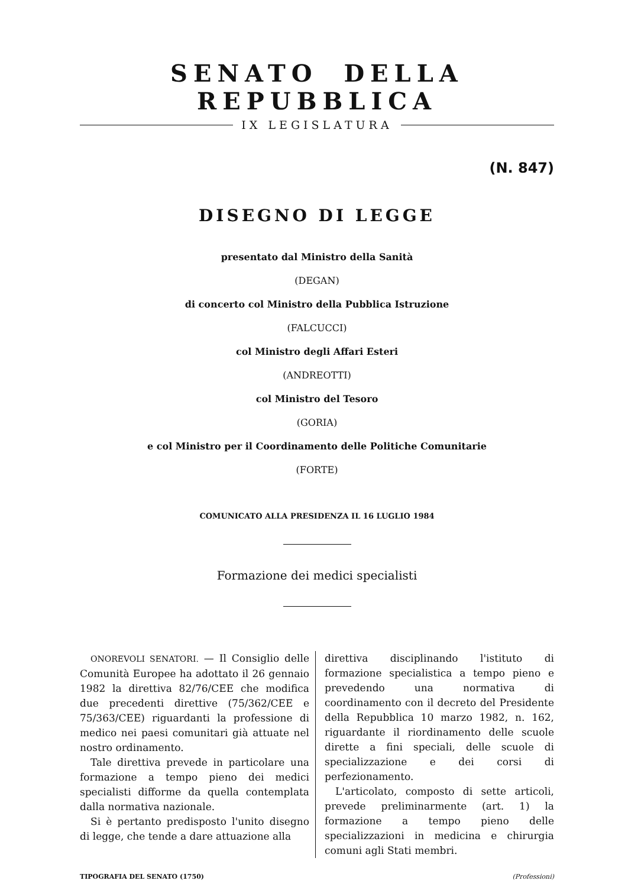SENATO DELLA REPUBBLICA
IX LEGISLATURA
(N. 847)
DISEGNO DI LEGGE
presentato dal Ministro della Sanità
(DEGAN)
di concerto col Ministro della Pubblica Istruzione
(FALCUCCI)
col Ministro degli Affari Esteri
(ANDREOTTI)
col Ministro del Tesoro
(GORIA)
e col Ministro per il Coordinamento delle Politiche Comunitarie
(FORTE)
COMUNICATO ALLA PRESIDENZA IL 16 LUGLIO 1984
Formazione dei medici specialisti
ONOREVOLI SENATORI. — Il Consiglio delle Comunità Europee ha adottato il 26 gennaio 1982 la direttiva 82/76/CEE che modifica due precedenti direttive (75/362/CEE e 75/363/CEE) riguardanti la professione di medico nei paesi comunitari già attuate nel nostro ordinamento.
Tale direttiva prevede in particolare una formazione a tempo pieno dei medici specialisti difforme da quella contemplata dalla normativa nazionale.
Si è pertanto predisposto l'unito disegno di legge, che tende a dare attuazione alla
direttiva disciplinando l'istituto di formazione specialistica a tempo pieno e prevedendo una normativa di coordinamento con il decreto del Presidente della Repubblica 10 marzo 1982, n. 162, riguardante il riordinamento delle scuole dirette a fini speciali, delle scuole di specializzazione e dei corsi di perfezionamento.
L'articolato, composto di sette articoli, prevede preliminarmente (art. 1) la formazione a tempo pieno delle specializzazioni in medicina e chirurgia comuni agli Stati membri.
TIPOGRAFIA DEL SENATO (1750) (Professioni)